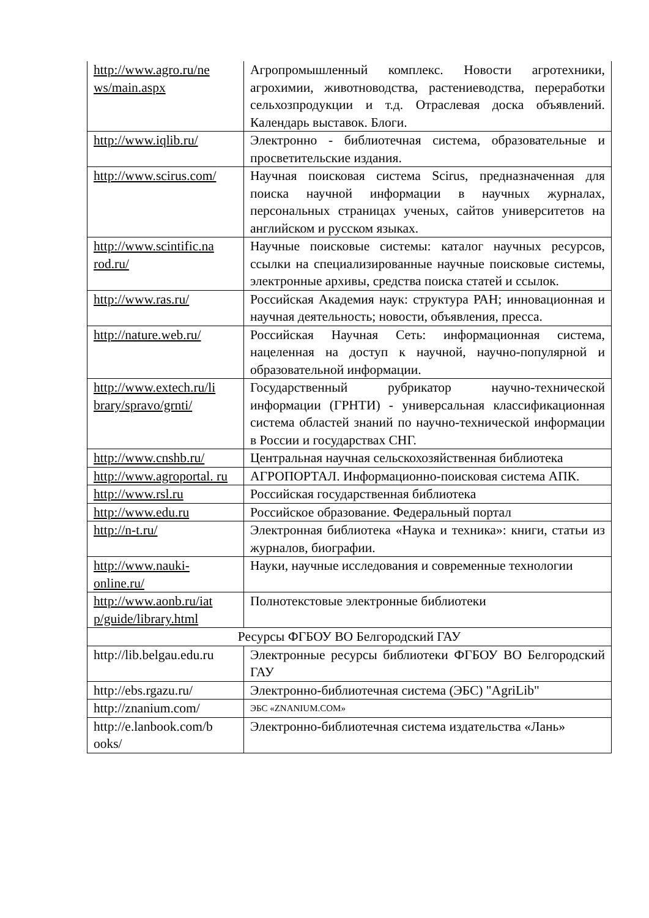| http://www.agro.ru/ne ws/main.aspx | Агропромышленный комплекс. Новости агротехники, агрохимии, животноводства, растениеводства, переработки сельхозпродукции и т.д. Отраслевая доска объявлений. Календарь выставок. Блоги. |
| http://www.iqlib.ru/ | Электронно - библиотечная система, образовательные и просветительские издания. |
| http://www.scirus.com/ | Научная поисковая система Scirus, предназначенная для поиска научной информации в научных журналах, персональных страницах ученых, сайтов университетов на английском и русском языках. |
| http://www.scintific.na rod.ru/ | Научные поисковые системы: каталог научных ресурсов, ссылки на специализированные научные поисковые системы, электронные архивы, средства поиска статей и ссылок. |
| http://www.ras.ru/ | Российская Академия наук: структура РАН; инновационная и научная деятельность; новости, объявления, пресса. |
| http://nature.web.ru/ | Российская Научная Сеть: информационная система, нацеленная на доступ к научной, научно-популярной и образовательной информации. |
| http://www.extech.ru/li brary/spravo/grnti/ | Государственный рубрикатор научно-технической информации (ГРНТИ) - универсальная классификационная система областей знаний по научно-технической информации в России и государствах СНГ. |
| http://www.cnshb.ru/ | Центральная научная сельскохозяйственная библиотека |
| http://www.agroportal. ru | АГРОПОРТАЛ. Информационно-поисковая система АПК. |
| http://www.rsl.ru | Российская государственная библиотека |
| http://www.edu.ru | Российское образование. Федеральный портал |
| http://n-t.ru/ | Электронная библиотека «Наука и техника»: книги, статьи из журналов, биографии. |
| http://www.nauki-online.ru/ | Науки, научные исследования и современные технологии |
| http://www.aonb.ru/iat p/guide/library.html | Полнотекстовые электронные библиотеки |
| Ресурсы ФГБОУ ВО Белгородский ГАУ | |
| http://lib.belgau.edu.ru | Электронные ресурсы библиотеки ФГБОУ ВО Белгородский ГАУ |
| http://ebs.rgazu.ru/ | Электронно-библиотечная система (ЭБС) "AgriLib" |
| http://znanium.com/ | ЭБС «ZNANIUM.COM» |
| http://e.lanbook.com/b ooks/ | Электронно-библиотечная система издательства «Лань» |